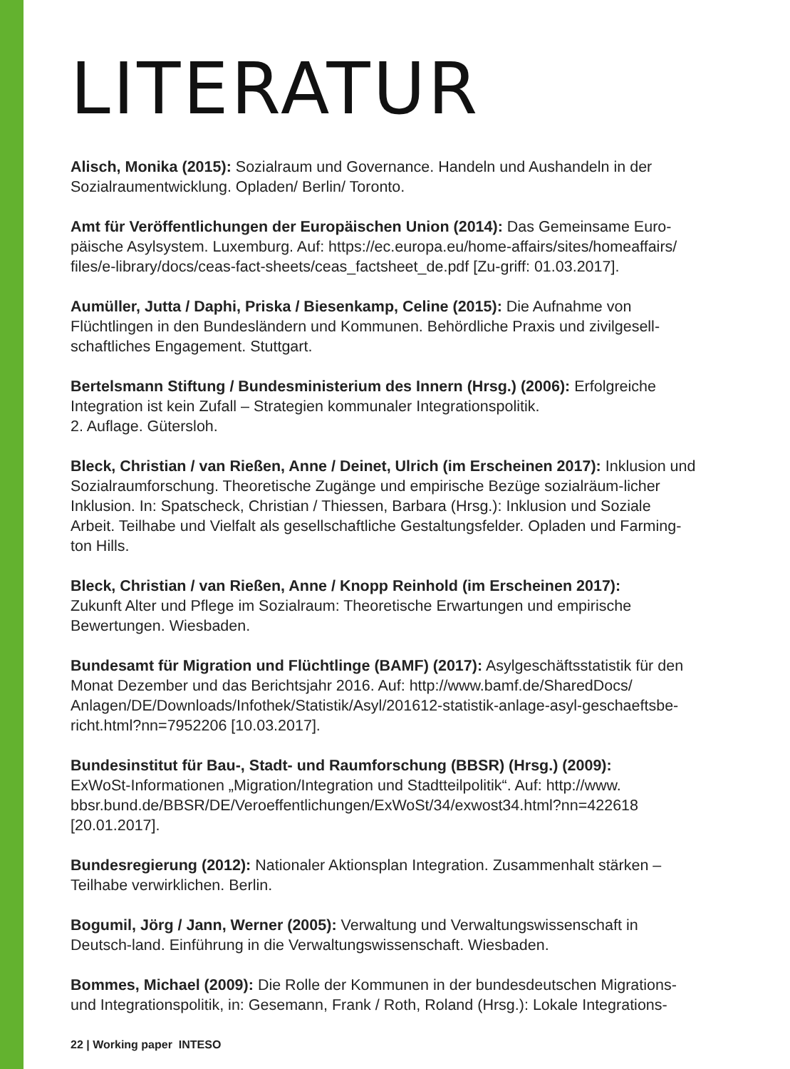LITERATUR
Alisch, Monika (2015): Sozialraum und Governance. Handeln und Aushandeln in der Sozialraumentwicklung. Opladen/ Berlin/ Toronto.
Amt für Veröffentlichungen der Europäischen Union (2014): Das Gemeinsame Euro-päische Asylsystem. Luxemburg. Auf: https://ec.europa.eu/home-affairs/sites/homeaffairs/ files/e-library/docs/ceas-fact-sheets/ceas_factsheet_de.pdf [Zu-griff: 01.03.2017].
Aumüller, Jutta / Daphi, Priska / Biesenkamp, Celine (2015): Die Aufnahme von Flüchtlingen in den Bundesländern und Kommunen. Behördliche Praxis und zivilgesell-schaftliches Engagement. Stuttgart.
Bertelsmann Stiftung / Bundesministerium des Innern (Hrsg.) (2006): Erfolgreiche Integration ist kein Zufall – Strategien kommunaler Integrationspolitik.
2. Auflage. Gütersloh.
Bleck, Christian / van Rießen, Anne / Deinet, Ulrich (im Erscheinen 2017): Inklusion und Sozialraumforschung. Theoretische Zugänge und empirische Bezüge sozialräum-licher Inklusion. In: Spatscheck, Christian / Thiessen, Barbara (Hrsg.): Inklusion und Soziale Arbeit. Teilhabe und Vielfalt als gesellschaftliche Gestaltungsfelder. Opladen und Farming-ton Hills.
Bleck, Christian / van Rießen, Anne / Knopp Reinhold (im Erscheinen 2017):
Zukunft Alter und Pflege im Sozialraum: Theoretische Erwartungen und empirische Bewertungen. Wiesbaden.
Bundesamt für Migration und Flüchtlinge (BAMF) (2017): Asylgeschäftsstatistik für den Monat Dezember und das Berichtsjahr 2016. Auf: http://www.bamf.de/SharedDocs/ Anlagen/DE/Downloads/Infothek/Statistik/Asyl/201612-statistik-anlage-asyl-geschaeftsbe-richt.html?nn=7952206 [10.03.2017].
Bundesinstitut für Bau-, Stadt- und Raumforschung (BBSR) (Hrsg.) (2009):
ExWoSt-Informationen „Migration/Integration und Stadtteilpolitik“. Auf: http://www. bbsr.bund.de/BBSR/DE/Veroeffentlichungen/ExWoSt/34/exwost34.html?nn=422618 [20.01.2017].
Bundesregierung (2012): Nationaler Aktionsplan Integration. Zusammenhalt stärken – Teilhabe verwirklichen. Berlin.
Bogumil, Jörg / Jann, Werner (2005): Verwaltung und Verwaltungswissenschaft in Deutsch-land. Einführung in die Verwaltungswissenschaft. Wiesbaden.
Bommes, Michael (2009): Die Rolle der Kommunen in der bundesdeutschen Migrations- und Integrationspolitik, in: Gesemann, Frank / Roth, Roland (Hrsg.): Lokale Integrations-
22 | Working paper INTESO